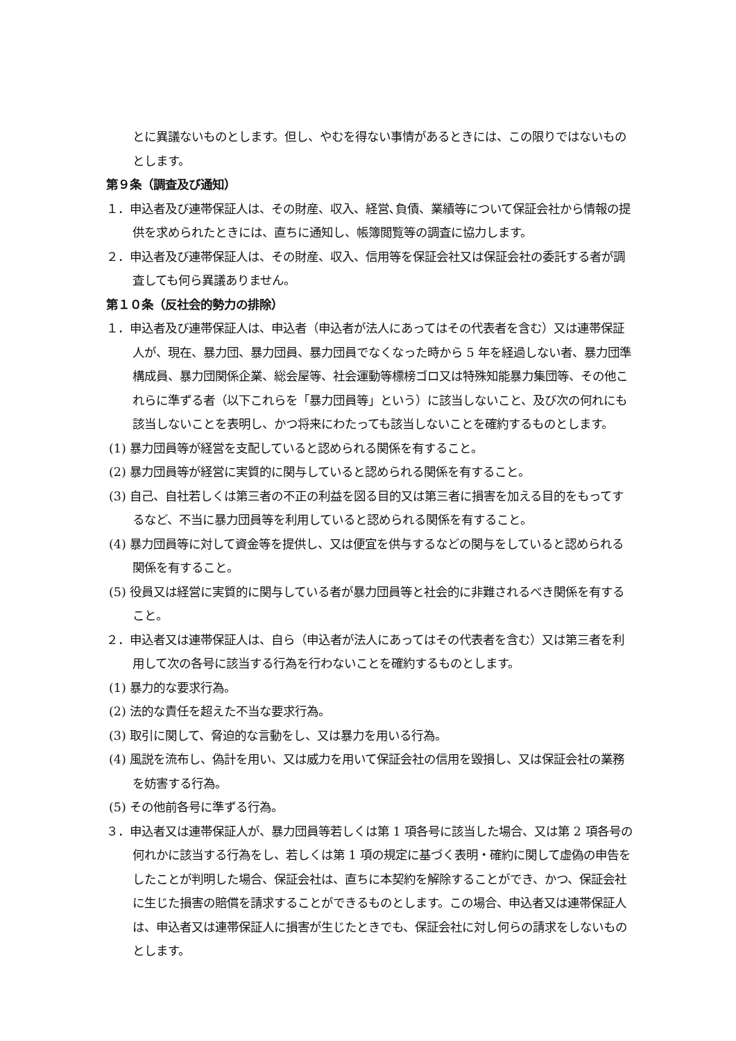とに異議ないものとします。但し、やむを得ない事情があるときには、この限りではないものとします。
第９条（調査及び通知）
１．申込者及び連帯保証人は、その財産、収入、経営､負債、業績等について保証会社から情報の提供を求められたときには、直ちに通知し、帳簿閲覧等の調査に協力します。
２．申込者及び連帯保証人は、その財産、収入、信用等を保証会社又は保証会社の委託する者が調査しても何ら異議ありません。
第１０条（反社会的勢力の排除）
１．申込者及び連帯保証人は、申込者（申込者が法人にあってはその代表者を含む）又は連帯保証人が、現在、暴力団、暴力団員、暴力団員でなくなった時から 5 年を経過しない者、暴力団準構成員、暴力団関係企業、総会屋等、社会運動等標榜ゴロ又は特殊知能暴力集団等、その他これらに準ずる者（以下これらを「暴力団員等」という）に該当しないこと、及び次の何れにも該当しないことを表明し、かつ将来にわたっても該当しないことを確約するものとします。
(1) 暴力団員等が経営を支配していると認められる関係を有すること。
(2) 暴力団員等が経営に実質的に関与していると認められる関係を有すること。
(3) 自己、自社若しくは第三者の不正の利益を図る目的又は第三者に損害を加える目的をもってするなど、不当に暴力団員等を利用していると認められる関係を有すること。
(4) 暴力団員等に対して資金等を提供し、又は便宜を供与するなどの関与をしていると認められる関係を有すること。
(5) 役員又は経営に実質的に関与している者が暴力団員等と社会的に非難されるべき関係を有すること。
２．申込者又は連帯保証人は、自ら（申込者が法人にあってはその代表者を含む）又は第三者を利用して次の各号に該当する行為を行わないことを確約するものとします。
(1) 暴力的な要求行為。
(2) 法的な責任を超えた不当な要求行為。
(3) 取引に関して、脅迫的な言動をし、又は暴力を用いる行為。
(4) 風説を流布し、偽計を用い、又は威力を用いて保証会社の信用を毀損し、又は保証会社の業務を妨害する行為。
(5) その他前各号に準ずる行為。
３．申込者又は連帯保証人が、暴力団員等若しくは第 1 項各号に該当した場合、又は第 2 項各号の何れかに該当する行為をし、若しくは第 1 項の規定に基づく表明・確約に関して虚偽の申告をしたことが判明した場合、保証会社は、直ちに本契約を解除することができ、かつ、保証会社に生じた損害の賠償を請求することができるものとします。この場合、申込者又は連帯保証人は、申込者又は連帯保証人に損害が生じたときでも、保証会社に対し何らの請求をしないものとします。